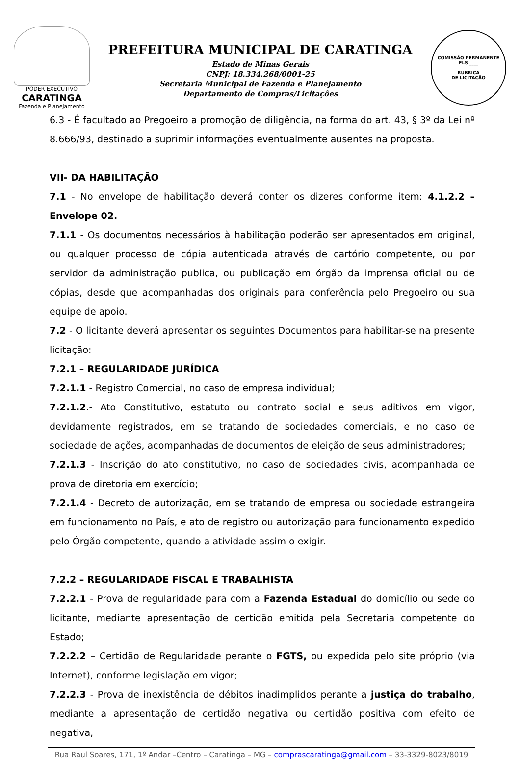PODER EXECUTIVO
CARATINGA
Fazenda e Planejamento
PREFEITURA MUNICIPAL DE CARATINGA
Estado de Minas Gerais
CNPJ: 18.334.268/0001-25
Secretaria Municipal de Fazenda e Planejamento
Departamento de Compras/Licitações
COMISSÃO PERMANENTE
FLS ____
RUBRICA
DE LICITAÇÃO
6.3 - É facultado ao Pregoeiro a promoção de diligência, na forma do art. 43, § 3º da Lei nº 8.666/93, destinado a suprimir informações eventualmente ausentes na proposta.
VII- DA HABILITAÇÃO
7.1 - No envelope de habilitação deverá conter os dizeres conforme item: 4.1.2.2 – Envelope 02.
7.1.1 - Os documentos necessários à habilitação poderão ser apresentados em original, ou qualquer processo de cópia autenticada através de cartório competente, ou por servidor da administração publica, ou publicação em órgão da imprensa oficial ou de cópias, desde que acompanhadas dos originais para conferência pelo Pregoeiro ou sua equipe de apoio.
7.2 - O licitante deverá apresentar os seguintes Documentos para habilitar-se na presente licitação:
7.2.1 – REGULARIDADE JURÍDICA
7.2.1.1 - Registro Comercial, no caso de empresa individual;
7.2.1.2.- Ato Constitutivo, estatuto ou contrato social e seus aditivos em vigor, devidamente registrados, em se tratando de sociedades comerciais, e no caso de sociedade de ações, acompanhadas de documentos de eleição de seus administradores;
7.2.1.3 - Inscrição do ato constitutivo, no caso de sociedades civis, acompanhada de prova de diretoria em exercício;
7.2.1.4 - Decreto de autorização, em se tratando de empresa ou sociedade estrangeira em funcionamento no País, e ato de registro ou autorização para funcionamento expedido pelo Órgão competente, quando a atividade assim o exigir.
7.2.2 – REGULARIDADE FISCAL E TRABALHISTA
7.2.2.1 - Prova de regularidade para com a Fazenda Estadual do domicílio ou sede do licitante, mediante apresentação de certidão emitida pela Secretaria competente do Estado;
7.2.2.2 – Certidão de Regularidade perante o FGTS, ou expedida pelo site próprio (via Internet), conforme legislação em vigor;
7.2.2.3 - Prova de inexistência de débitos inadimplidos perante a justiça do trabalho, mediante a apresentação de certidão negativa ou certidão positiva com efeito de negativa,
Rua Raul Soares, 171, 1º Andar –Centro – Caratinga – MG – comprascaratinga@gmail.com – 33-3329-8023/8019